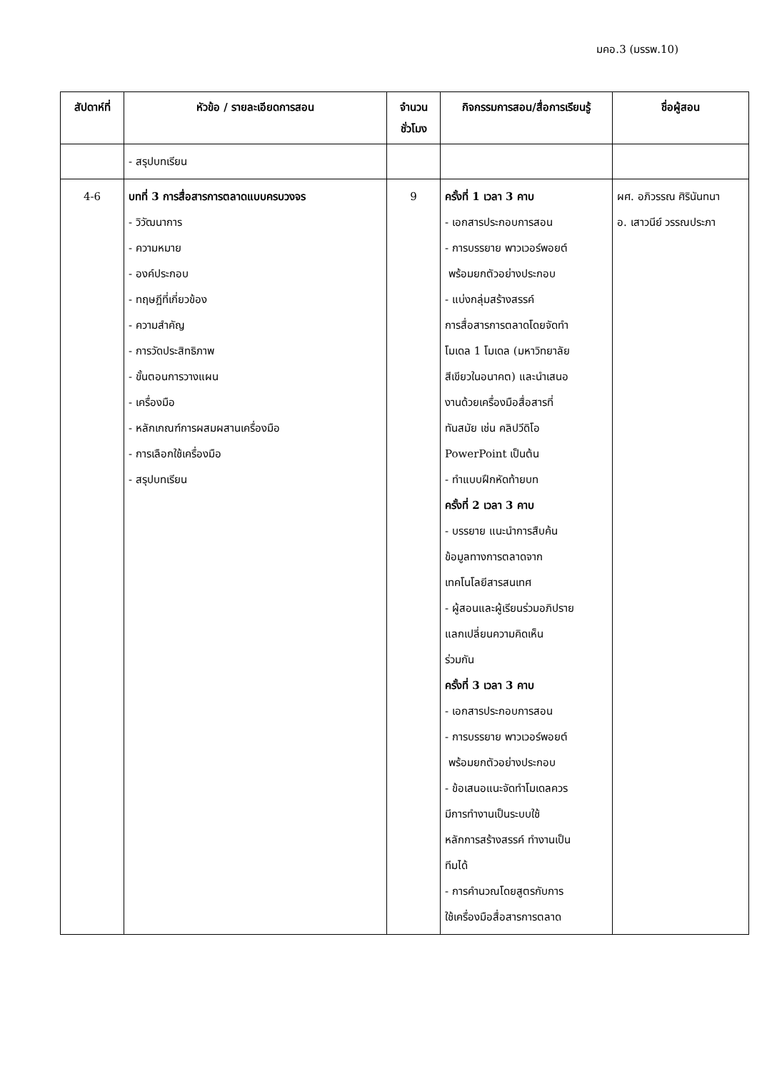มคอ.3 (มรรพ.10)
| สัปดาห์ที่ | หัวข้อ / รายละเอียดการสอน | จำนวน ชั่วโมง | กิจกรรมการสอน/สื่อการเรียนรู้ | ชื่อผู้สอน |
| --- | --- | --- | --- | --- |
| | - สรุปบทเรียน | | | |
| 4-6 | บทที่ 3 การสื่อสารการตลาดแบบครบวงจร - วิวัฒนาการ - ความหมาย - องค์ประกอบ - ทฤษฎีที่เกี่ยวข้อง - ความสำคัญ - การวัดประสิทธิภาพ - ขั้นตอนการวางแผน - เครื่องมือ - หลักเกณฑ์การผสมผสานเครื่องมือ - การเลือกใช้เครื่องมือ - สรุปบทเรียน | 9 | ครั้งที่ 1 เวลา 3 คาบ - เอกสารประกอบการสอน - การบรรยาย พาวเวอร์พอยต์ พร้อมยกตัวอย่างประกอบ - แบ่งกลุ่มสร้างสรรค์ การสื่อสารการตลาดโดยจัดทำ โมเดล 1 โมเดล (มหาวิทยาลัย สีเขียวในอนาคต) และนำเสนอ งานด้วยเครื่องมือสื่อสารที่ ทันสมัย เช่น คลิปวีดิโอ PowerPoint เป็นต้น - ทำแบบฝึกหัดท้ายบท ครั้งที่ 2 เวลา 3 คาบ - บรรยาย แนะนำการสืบค้น ข้อมูลทางการตลาดจาก เทคโนโลยีสารสนเทศ - ผู้สอนและผู้เรียนร่วมอภิปราย แลกเปลี่ยนความคิดเห็น ร่วมกัน ครั้งที่ 3 เวลา 3 คาบ - เอกสารประกอบการสอน - การบรรยาย พาวเวอร์พอยต์ พร้อมยกตัวอย่างประกอบ - ข้อเสนอแนะจัดทำโมเดลควร มีการทำงานเป็นระบบใช้ หลักการสร้างสรรค์ ทำงานเป็น ทีมได้ - การคำนวณโดยสูตรกับการ ใช้เครื่องมือสื่อสารการตลาด | ผศ. อภิวรรณ ศิรินันทนา อ. เสาวนีย์ วรรณประภา |